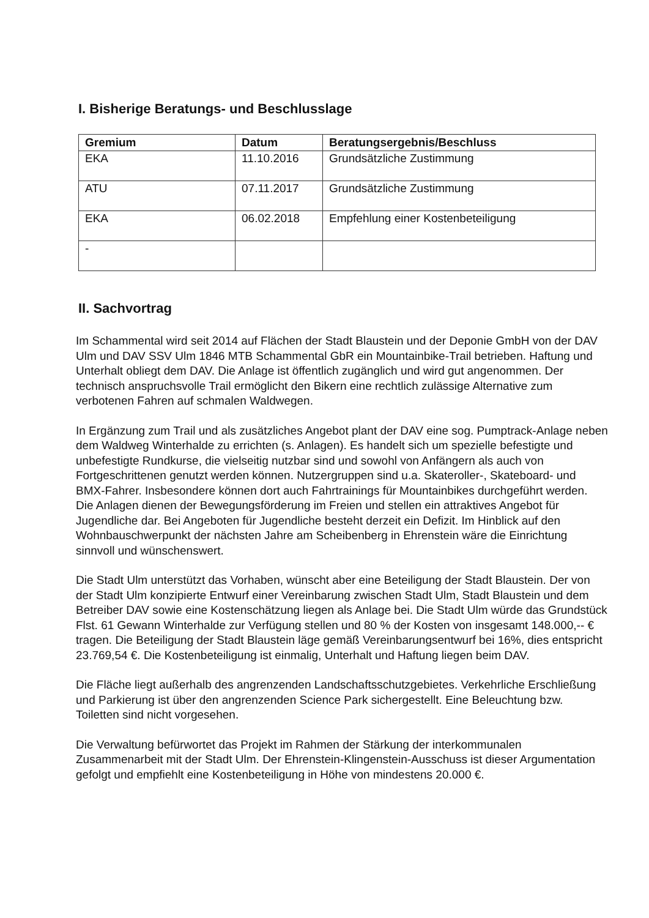I. Bisherige Beratungs- und Beschlusslage
| Gremium | Datum | Beratungsergebnis/Beschluss |
| --- | --- | --- |
| EKA | 11.10.2016 | Grundsätzliche Zustimmung |
| ATU | 07.11.2017 | Grundsätzliche Zustimmung |
| EKA | 06.02.2018 | Empfehlung einer Kostenbeteiligung |
| - | | |
II. Sachvortrag
Im Schammental wird seit 2014 auf Flächen der Stadt Blaustein und der Deponie GmbH von der DAV Ulm und DAV SSV Ulm 1846 MTB Schammental GbR ein Mountainbike-Trail betrieben. Haftung und Unterhalt obliegt dem DAV. Die Anlage ist öffentlich zugänglich und wird gut angenommen. Der technisch anspruchsvolle Trail ermöglicht den Bikern eine rechtlich zulässige Alternative zum verbotenen Fahren auf schmalen Waldwegen.
In Ergänzung zum Trail und als zusätzliches Angebot plant der DAV eine sog. Pumptrack-Anlage neben dem Waldweg Winterhalde zu errichten (s. Anlagen). Es handelt sich um spezielle befestigte und unbefestigte Rundkurse, die vielseitig nutzbar sind und sowohl von Anfängern als auch von Fortgeschrittenen genutzt werden können. Nutzergruppen sind u.a. Skateroller-, Skateboard- und BMX-Fahrer. Insbesondere können dort auch Fahrtrainings für Mountainbikes durchgeführt werden. Die Anlagen dienen der Bewegungsförderung im Freien und stellen ein attraktives Angebot für Jugendliche dar. Bei Angeboten für Jugendliche besteht derzeit ein Defizit. Im Hinblick auf den Wohnbauschwerpunkt der nächsten Jahre am Scheibenberg in Ehrenstein wäre die Einrichtung sinnvoll und wünschenswert.
Die Stadt Ulm unterstützt das Vorhaben, wünscht aber eine Beteiligung der Stadt Blaustein. Der von der Stadt Ulm konzipierte Entwurf einer Vereinbarung zwischen Stadt Ulm, Stadt Blaustein und dem Betreiber DAV sowie eine Kostenschätzung liegen als Anlage bei. Die Stadt Ulm würde das Grundstück Flst. 61 Gewann Winterhalde zur Verfügung stellen und 80 % der Kosten von insgesamt 148.000,-- € tragen. Die Beteiligung der Stadt Blaustein läge gemäß Vereinbarungsentwurf bei 16%, dies entspricht 23.769,54 €. Die Kostenbeteiligung ist einmalig, Unterhalt und Haftung liegen beim DAV.
Die Fläche liegt außerhalb des angrenzenden Landschaftsschutzgebietes. Verkehrliche Erschließung und Parkierung ist über den angrenzenden Science Park sichergestellt. Eine Beleuchtung bzw. Toiletten sind nicht vorgesehen.
Die Verwaltung befürwortet das Projekt im Rahmen der Stärkung der interkommunalen Zusammenarbeit mit der Stadt Ulm. Der Ehrenstein-Klingenstein-Ausschuss ist dieser Argumentation gefolgt und empfiehlt eine Kostenbeteiligung in Höhe von mindestens 20.000 €.